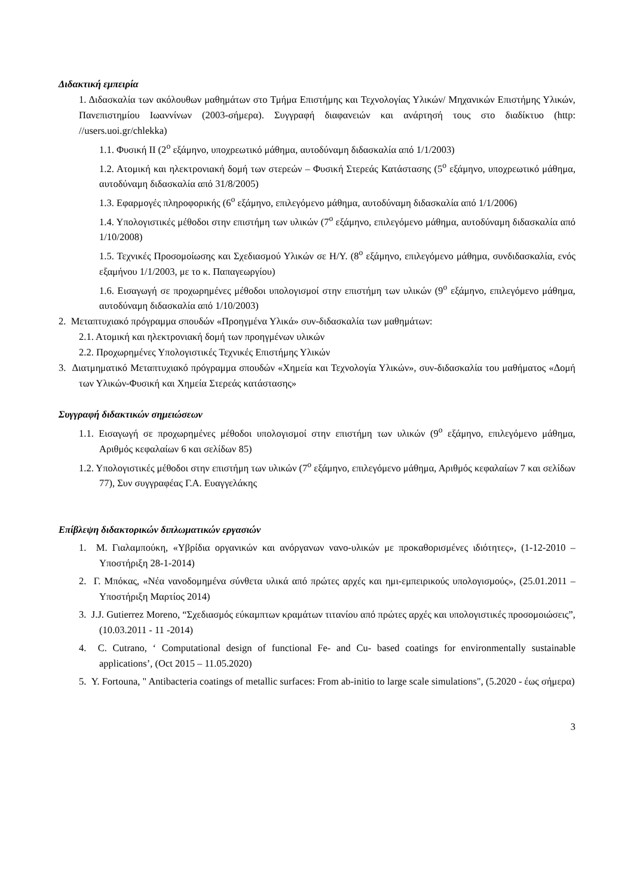Διδακτική εμπειρία
1. Διδασκαλία των ακόλουθων μαθημάτων στο Τμήμα Επιστήμης και Τεχνολογίας Υλικών/ Μηχανικών Επιστήμης Υλικών, Πανεπιστημίου Ιωαννίνων (2003-σήμερα). Συγγραφή διαφανειών και ανάρτησή τους στο διαδίκτυο (http: //users.uoi.gr/chlekka)
1.1. Φυσική ΙΙ (2<sup>ο</sup> εξάμηνο, υποχρεωτικό μάθημα, αυτοδύναμη διδασκαλία από 1/1/2003)
1.2. Ατομική και ηλεκτρονιακή δομή των στερεών – Φυσική Στερεάς Κατάστασης (5<sup>ο</sup> εξάμηνο, υποχρεωτικό μάθημα, αυτοδύναμη διδασκαλία από 31/8/2005)
1.3. Εφαρμογές πληροφορικής (6<sup>ο</sup> εξάμηνο, επιλεγόμενο μάθημα, αυτοδύναμη διδασκαλία από 1/1/2006)
1.4. Υπολογιστικές μέθοδοι στην επιστήμη των υλικών (7<sup>ο</sup> εξάμηνο, επιλεγόμενο μάθημα, αυτοδύναμη διδασκαλία από 1/10/2008)
1.5. Τεχνικές Προσομοίωσης και Σχεδιασμού Υλικών σε Η/Υ. (8<sup>ο</sup> εξάμηνο, επιλεγόμενο μάθημα, συνδιδασκαλία, ενός εξαμήνου 1/1/2003, με το κ. Παπαγεωργίου)
1.6. Εισαγωγή σε προχωρημένες μέθοδοι υπολογισμοί στην επιστήμη των υλικών (9<sup>ο</sup> εξάμηνο, επιλεγόμενο μάθημα, αυτοδύναμη διδασκαλία από 1/10/2003)
2. Μεταπτυχιακό πρόγραμμα σπουδών «Προηγμένα Υλικά» συν-διδασκαλία των μαθημάτων:
2.1. Ατομική και ηλεκτρονιακή δομή των προηγμένων υλικών
2.2. Προχωρημένες Υπολογιστικές Τεχνικές Επιστήμης Υλικών
3. Διατμηματικό Μεταπτυχιακό πρόγραμμα σπουδών «Χημεία και Τεχνολογία Υλικών», συν-διδασκαλία του μαθήματος «Δομή των Υλικών-Φυσική και Χημεία Στερεάς κατάστασης»
Συγγραφή διδακτικών σημειώσεων
1.1. Εισαγωγή σε προχωρημένες μέθοδοι υπολογισμοί στην επιστήμη των υλικών (9<sup>ο</sup> εξάμηνο, επιλεγόμενο μάθημα, Αριθμός κεφαλαίων 6 και σελίδων 85)
1.2. Υπολογιστικές μέθοδοι στην επιστήμη των υλικών (7<sup>ο</sup> εξάμηνο, επιλεγόμενο μάθημα, Αριθμός κεφαλαίων 7 και σελίδων 77), Συν συγγραφέας Γ.Α. Ευαγγελάκης
Επίβλεψη διδακτορικών διπλωματικών εργασιών
1. Μ. Γιαλαμπούκη, «Υβρίδια οργανικών και ανόργανων νανο-υλικών με προκαθορισμένες ιδιότητες», (1-12-2010 – Υποστήριξη 28-1-2014)
2. Γ. Μπόκας, «Νέα νανοδομημένα σύνθετα υλικά από πρώτες αρχές και ημι-εμπειρικούς υπολογισμούς», (25.01.2011 – Υποστήριξη Μαρτίος 2014)
3. J.J. Gutierrez Moreno, “Σχεδιασμός εύκαμπτων κραμάτων τιτανίου από πρώτες αρχές και υπολογιστικές προσομοιώσεις”, (10.03.2011 - 11 -2014)
4. C. Cutrano, ‘ Computational design of functional Fe- and Cu- based coatings for environmentally sustainable applications’, (Oct 2015 – 11.05.2020)
5. Y. Fortouna, " Antibacteria coatings of metallic surfaces: From ab-initio to large scale simulations", (5.2020 - έως σήμερα)
3